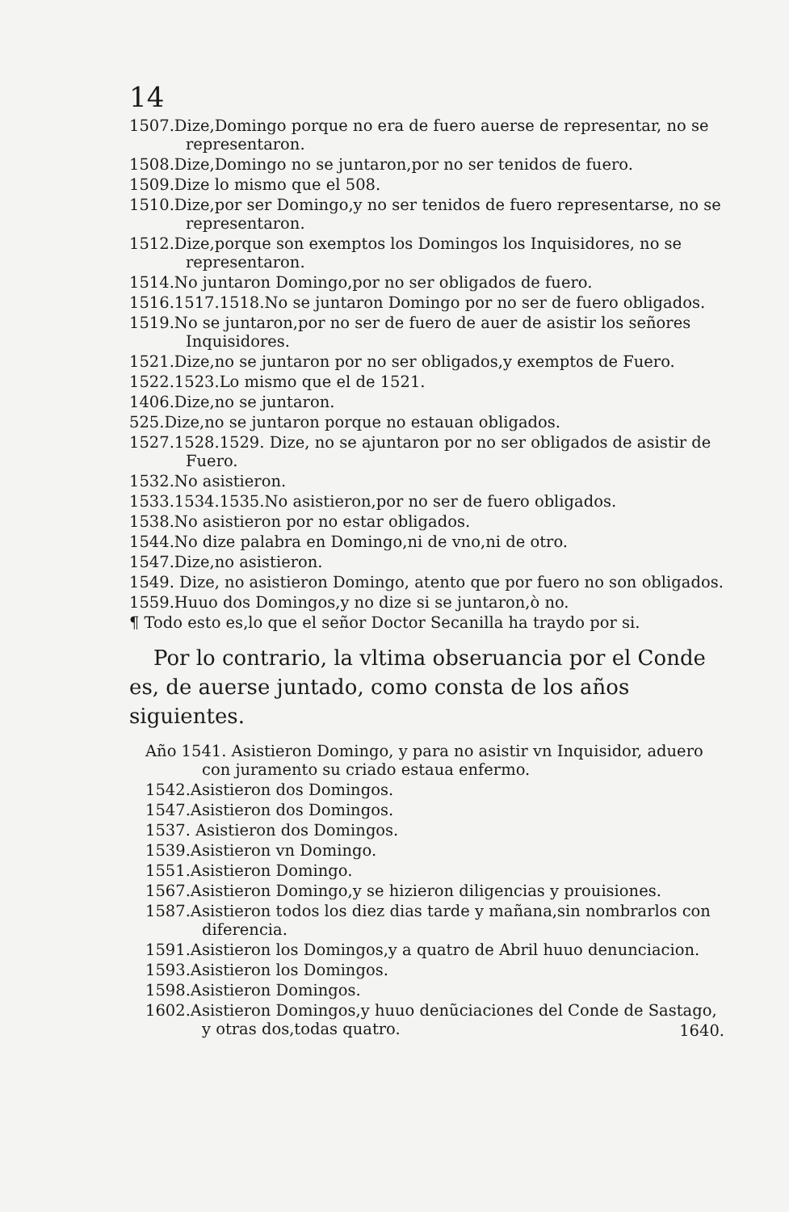14
1507.Dize,Domingo porque no era de fuero auerse de representar, no se representaron.
1508.Dize,Domingo no se juntaron,por no ser tenidos de fuero.
1509.Dize lo mismo que el 508.
1510.Dize,por ser Domingo,y no ser tenidos de fuero representarse, no se representaron.
1512.Dize,porque son exemptos los Domingos los Inquisidores, no se representaron.
1514.No juntaron Domingo,por no ser obligados de fuero.
1516.1517.1518.No se juntaron Domingo por no ser de fuero obligados.
1519.No se juntaron,por no ser de fuero de auer de asistir los señores Inquisidores.
1521.Dize,no se juntaron por no ser obligados,y exemptos de Fuero.
1522.1523.Lo mismo que el de 1521.
1406.Dize,no se juntaron.
525.Dize,no se juntaron porque no estauan obligados.
1527.1528.1529. Dize, no se ajuntaron por no ser obligados de asistir de Fuero.
1532.No asistieron.
1533.1534.1535.No asistieron,por no ser de fuero obligados.
1538.No asistieron por no estar obligados.
1544.No dize palabra en Domingo,ni de vno,ni de otro.
1547.Dize,no asistieron.
1549. Dize, no asistieron Domingo, atento que por fuero no son obligados.
1559.Huuo dos Domingos,y no dize si se juntaron,ò no.
¶ Todo esto es,lo que el señor Doctor Secanilla ha traydo por si.
Por lo contrario, la vltima obseruancia por el Conde es, de auerse juntado, como consta de los años siguientes.
Año 1541. Asistieron Domingo, y para no asistir vn Inquisidor, aduero con juramento su criado estaua enfermo.
1542.Asistieron dos Domingos.
1547.Asistieron dos Domingos.
1537. Asistieron dos Domingos.
1539.Asistieron vn Domingo.
1551.Asistieron Domingo.
1567.Asistieron Domingo,y se hizieron diligencias y prouisiones.
1587.Asistieron todos los diez dias tarde y mañana,sin nombrarlos con diferencia.
1591.Asistieron los Domingos,y a quatro de Abril huuo denunciacion.
1593.Asistieron los Domingos.
1598.Asistieron Domingos.
1602.Asistieron Domingos,y huuo denũciaciones del Conde de Sastago, y otras dos,todas quatro.
1640.